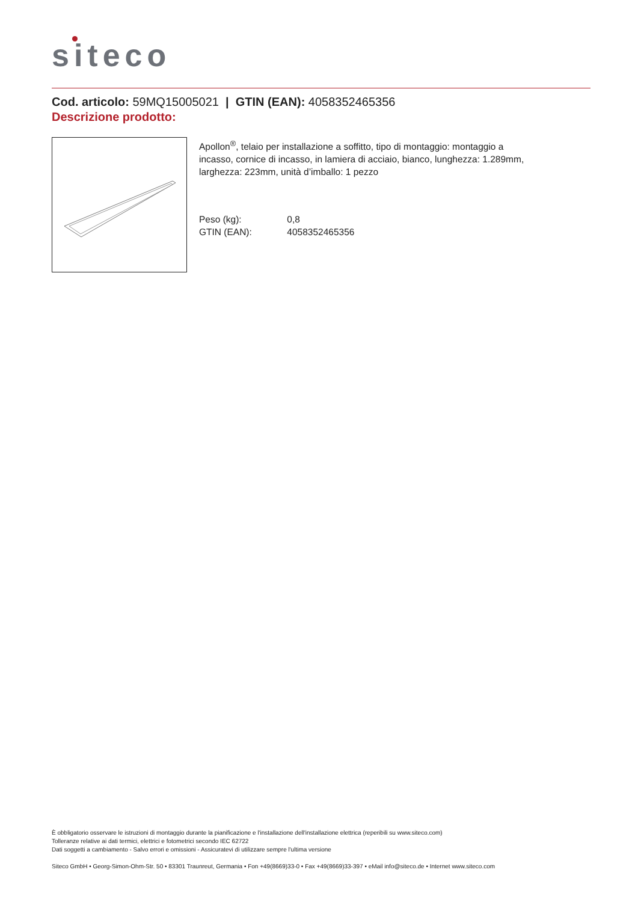siteco
Cod. articolo: 59MQ15005021 | GTIN (EAN): 4058352465356
Descrizione prodotto:
Apollon<sup>®</sup>, telaio per installazione a soffitto, tipo di montaggio: montaggio a incasso, cornice di incasso, in lamiera di acciaio, bianco, lunghezza: 1.289mm, larghezza: 223mm, unità d’imballo: 1 pezzo
Peso (kg): 0,8
GTIN (EAN): 4058352465356
È obbligatorio osservare le istruzioni di montaggio durante la pianificazione e l'installazione dell'installazione elettrica (reperibili su www.siteco.com)
Tolleranze relative ai dati termici, elettrici e fotometrici secondo IEC 62722
Dati soggetti a cambiamento - Salvo errori e omissioni - Assicuratevi di utilizzare sempre l'ultima versione
Siteco GmbH • Georg-Simon-Ohm-Str. 50 • 83301 Traunreut, Germania • Fon +49(8669)33-0 • Fax +49(8669)33-397 • eMail info@siteco.de • Internet www.siteco.com